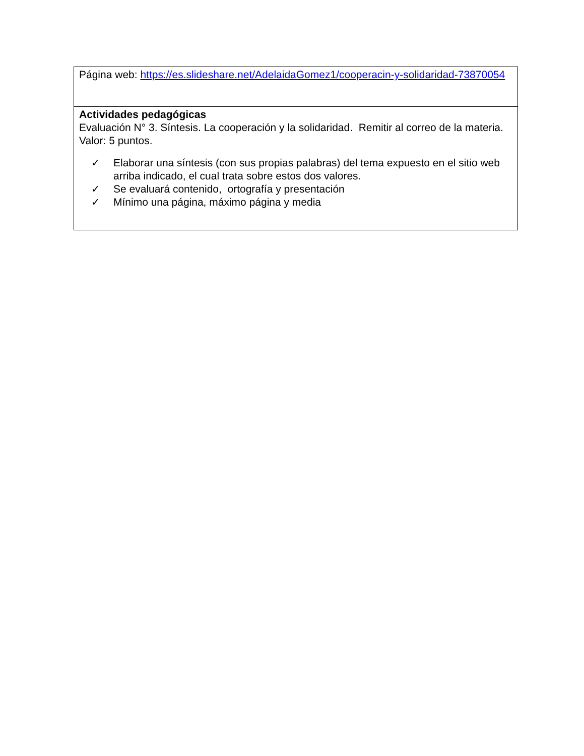| Página web: https://es.slideshare.net/AdelaidaGomez1/cooperacin-y-solidaridad-73870054 |
| Actividades pedagógicas Evaluación N° 3. Síntesis. La cooperación y la solidaridad. Remitir al correo de la materia. Valor: 5 puntos. ✓ Elaborar una síntesis (con sus propias palabras) del tema expuesto en el sitio web arriba indicado, el cual trata sobre estos dos valores. ✓ Se evaluará contenido, ortografía y presentación ✓ Mínimo una página, máximo página y media |